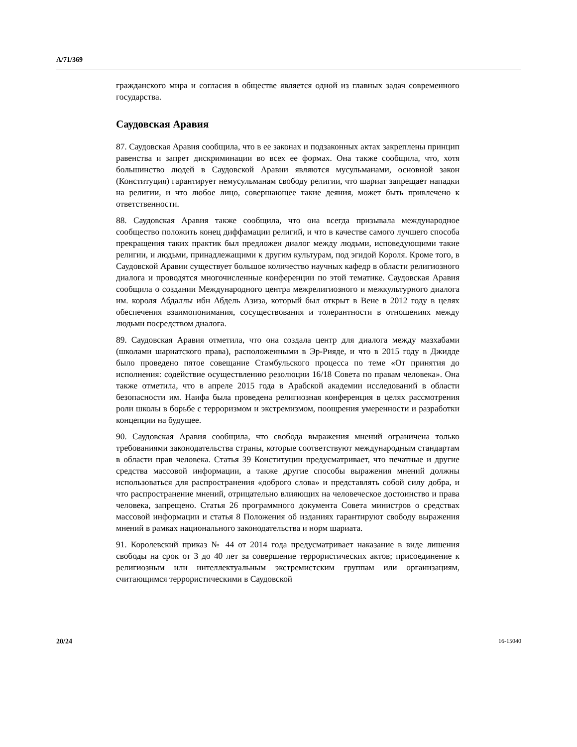A/71/369
гражданского мира и согласия в обществе является одной из главных задач современного государства.
Саудовская Аравия
87. Саудовская Аравия сообщила, что в ее законах и подзаконных актах закреплены принцип равенства и запрет дискриминации во всех ее формах. Она также сообщила, что, хотя большинство людей в Саудовской Аравии являются мусульманами, основной закон (Конституция) гарантирует немусульманам свободу религии, что шариат запрещает нападки на религии, и что любое лицо, совершающее такие деяния, может быть привлечено к ответственности.
88. Саудовская Аравия также сообщила, что она всегда призывала международное сообщество положить конец диффамации религий, и что в качестве самого лучшего способа прекращения таких практик был предложен диалог между людьми, исповедующими такие религии, и людьми, принадлежащими к другим культурам, под эгидой Короля. Кроме того, в Саудовской Аравии существует большое количество научных кафедр в области религиозного диалога и проводятся многочисленные конференции по этой тематике. Саудовская Аравия сообщила о создании Международного центра межрелигиозного и межкультурного диалога им. короля Абдаллы ибн Абдель Азиза, который был открыт в Вене в 2012 году в целях обеспечения взаимопонимания, сосуществования и толерантности в отношениях между людьми посредством диалога.
89. Саудовская Аравия отметила, что она создала центр для диалога между мазхабами (школами шариатского права), расположенными в Эр-Рияде, и что в 2015 году в Джидде было проведено пятое совещание Стамбульского процесса по теме «От принятия до исполнения: содействие осуществлению резолюции 16/18 Совета по правам человека». Она также отметила, что в апреле 2015 года в Арабской академии исследований в области безопасности им. Наифа была проведена религиозная конференция в целях рассмотрения роли школы в борьбе с терроризмом и экстремизмом, поощрения умеренности и разработки концепции на будущее.
90. Саудовская Аравия сообщила, что свобода выражения мнений ограничена только требованиями законодательства страны, которые соответствуют международным стандартам в области прав человека. Статья 39 Конституции предусматривает, что печатные и другие средства массовой информации, а также другие способы выражения мнений должны использоваться для распространения «доброго слова» и представлять собой силу добра, и что распространение мнений, отрицательно влияющих на человеческое достоинство и права человека, запрещено. Статья 26 программного документа Совета министров о средствах массовой информации и статья 8 Положения об изданиях гарантируют свободу выражения мнений в рамках национального законодательства и норм шариата.
91. Королевский приказ № 44 от 2014 года предусматривает наказание в виде лишения свободы на срок от 3 до 40 лет за совершение террористических актов; присоединение к религиозным или интеллектуальным экстремистским группам или организациям, считающимся террористическими в Саудовской
20/24 16-15040